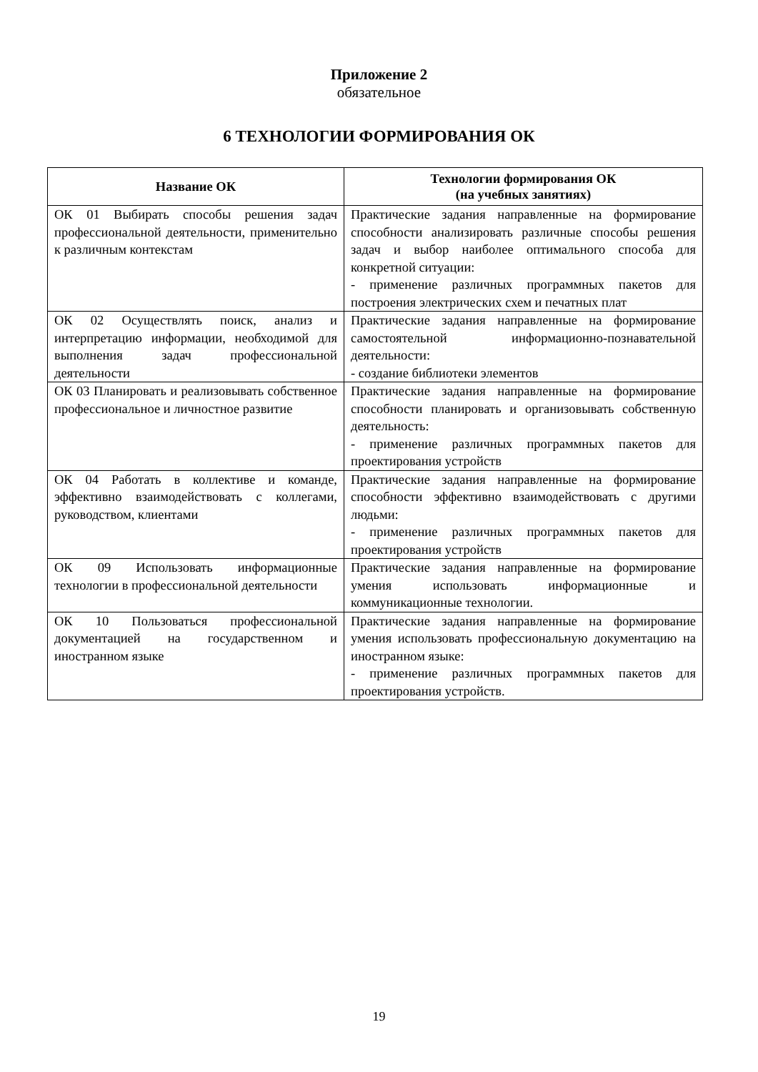Приложение 2
обязательное
6 ТЕХНОЛОГИИ ФОРМИРОВАНИЯ ОК
| Название ОК | Технологии формирования ОК (на учебных занятиях) |
| --- | --- |
| ОК 01 Выбирать способы решения задач профессиональной деятельности, применительно к различным контекстам | Практические задания направленные на формирование способности анализировать различные способы решения задач и выбор наиболее оптимального способа для конкретной ситуации: - применение различных программных пакетов для построения электрических схем и печатных плат |
| ОК 02 Осуществлять поиск, анализ и интерпретацию информации, необходимой для выполнения задач профессиональной деятельности | Практические задания направленные на формирование самостоятельной информационно-познавательной деятельности: - создание библиотеки элементов |
| ОК 03 Планировать и реализовывать собственное профессиональное и личностное развитие | Практические задания направленные на формирование способности планировать и организовывать собственную деятельность: - применение различных программных пакетов для проектирования устройств |
| ОК 04 Работать в коллективе и команде, эффективно взаимодействовать с коллегами, руководством, клиентами | Практические задания направленные на формирование способности эффективно взаимодействовать с другими людьми: - применение различных программных пакетов для проектирования устройств |
| ОК 09 Использовать информационные технологии в профессиональной деятельности | Практические задания направленные на формирование умения использовать информационные и коммуникационные технологии. |
| ОК 10 Пользоваться профессиональной документацией на государственном и иностранном языке | Практические задания направленные на формирование умения использовать профессиональную документацию на иностранном языке: - применение различных программных пакетов для проектирования устройств. |
19